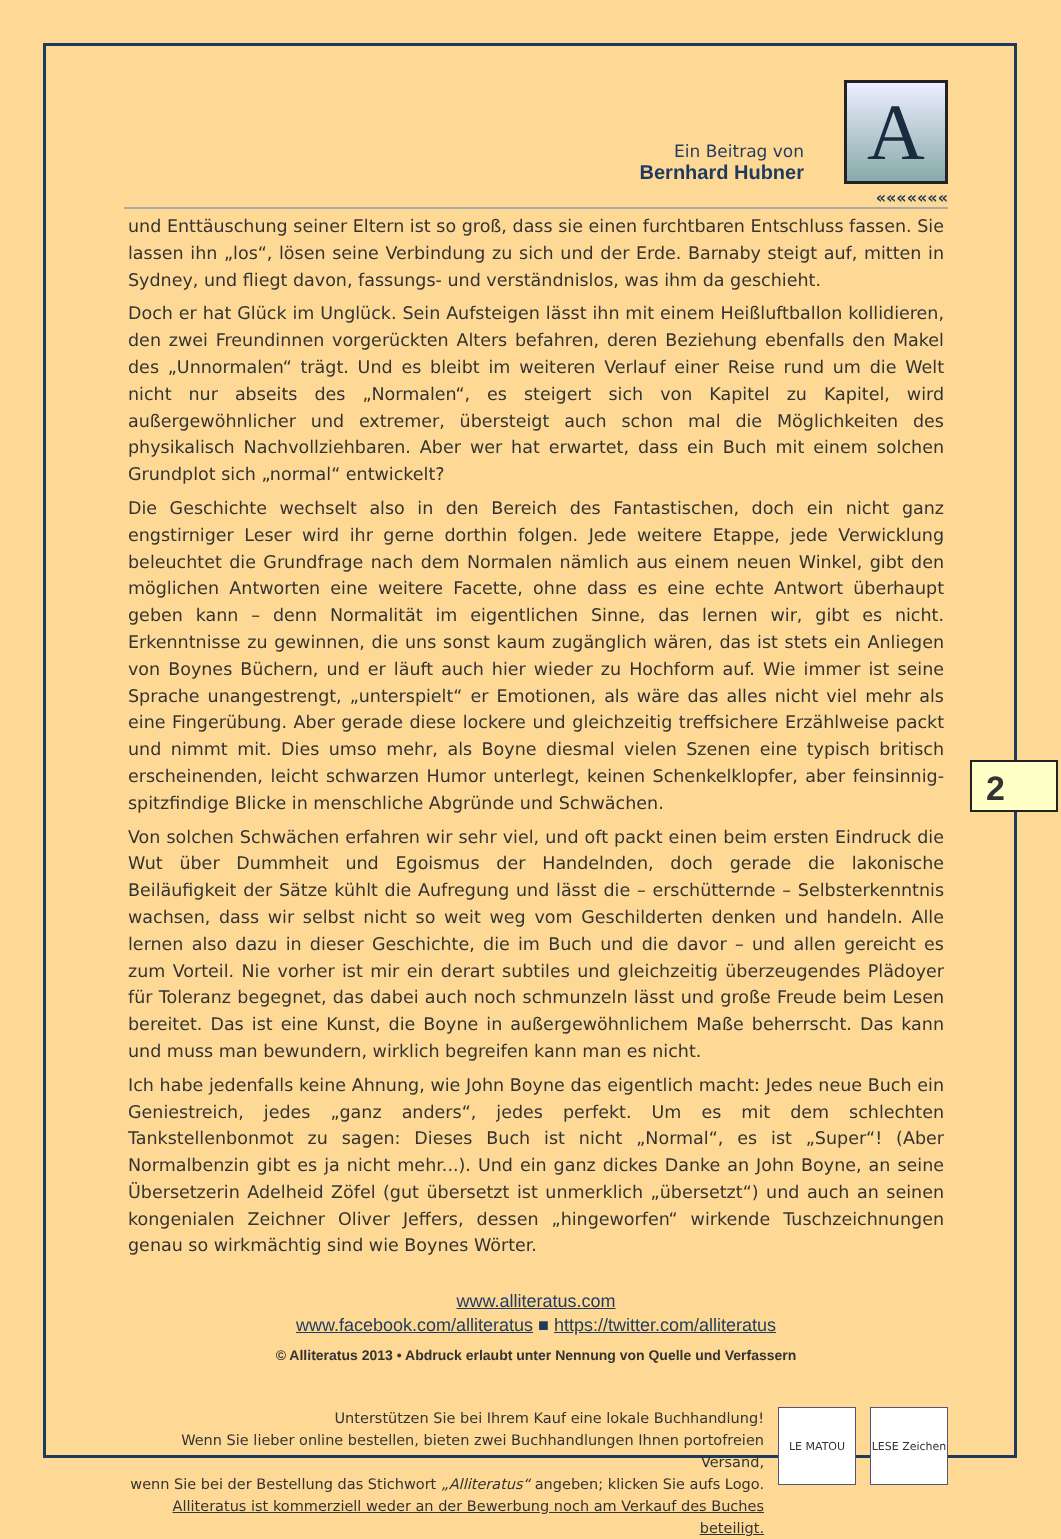Ein Beitrag von
Bernhard Hubner
A
«««««««
und Enttäuschung seiner Eltern ist so groß, dass sie einen furchtbaren Entschluss fassen. Sie lassen ihn „los“, lösen seine Verbindung zu sich und der Erde. Barnaby steigt auf, mitten in Sydney, und fliegt davon, fassungs- und verständnislos, was ihm da geschieht.
Doch er hat Glück im Unglück. Sein Aufsteigen lässt ihn mit einem Heißluftballon kollidieren, den zwei Freundinnen vorgerückten Alters befahren, deren Beziehung ebenfalls den Makel des „Unnormalen“ trägt. Und es bleibt im weiteren Verlauf einer Reise rund um die Welt nicht nur abseits des „Normalen“, es steigert sich von Kapitel zu Kapitel, wird außergewöhnlicher und extremer, übersteigt auch schon mal die Möglichkeiten des physikalisch Nachvollziehbaren. Aber wer hat erwartet, dass ein Buch mit einem solchen Grundplot sich „normal“ entwickelt?
Die Geschichte wechselt also in den Bereich des Fantastischen, doch ein nicht ganz engstirniger Leser wird ihr gerne dorthin folgen. Jede weitere Etappe, jede Verwicklung beleuchtet die Grundfrage nach dem Normalen nämlich aus einem neuen Winkel, gibt den möglichen Antworten eine weitere Facette, ohne dass es eine echte Antwort überhaupt geben kann – denn Normalität im eigentlichen Sinne, das lernen wir, gibt es nicht. Erkenntnisse zu gewinnen, die uns sonst kaum zugänglich wären, das ist stets ein Anliegen von Boynes Büchern, und er läuft auch hier wieder zu Hochform auf. Wie immer ist seine Sprache unangestrengt, „unterspielt“ er Emotionen, als wäre das alles nicht viel mehr als eine Fingerübung. Aber gerade diese lockere und gleichzeitig treffsichere Erzählweise packt und nimmt mit. Dies umso mehr, als Boyne diesmal vielen Szenen eine typisch britisch erscheinenden, leicht schwarzen Humor unterlegt, keinen Schenkelklopfer, aber feinsinnig-spitzfindige Blicke in menschliche Abgründe und Schwächen.
Von solchen Schwächen erfahren wir sehr viel, und oft packt einen beim ersten Eindruck die Wut über Dummheit und Egoismus der Handelnden, doch gerade die lakonische Beiläufigkeit der Sätze kühlt die Aufregung und lässt die – erschütternde – Selbsterkenntnis wachsen, dass wir selbst nicht so weit weg vom Geschilderten denken und handeln. Alle lernen also dazu in dieser Geschichte, die im Buch und die davor – und allen gereicht es zum Vorteil. Nie vorher ist mir ein derart subtiles und gleichzeitig überzeugendes Plädoyer für Toleranz begegnet, das dabei auch noch schmunzeln lässt und große Freude beim Lesen bereitet. Das ist eine Kunst, die Boyne in außergewöhnlichem Maße beherrscht. Das kann und muss man bewundern, wirklich begreifen kann man es nicht.
Ich habe jedenfalls keine Ahnung, wie John Boyne das eigentlich macht: Jedes neue Buch ein Geniestreich, jedes „ganz anders“, jedes perfekt. Um es mit dem schlechten Tankstellenbonmot zu sagen: Dieses Buch ist nicht „Normal“, es ist „Super“! (Aber Normalbenzin gibt es ja nicht mehr...). Und ein ganz dickes Danke an John Boyne, an seine Übersetzerin Adelheid Zöfel (gut übersetzt ist unmerklich „übersetzt“) und auch an seinen kongenialen Zeichner Oliver Jeffers, dessen „hingeworfen“ wirkende Tuschzeichnungen genau so wirkmächtig sind wie Boynes Wörter.
www.alliteratus.com
www.facebook.com/alliteratus ■ https://twitter.com/alliteratus
© Alliteratus 2013 • Abdruck erlaubt unter Nennung von Quelle und Verfassern
Unterstützen Sie bei Ihrem Kauf eine lokale Buchhandlung!
Wenn Sie lieber online bestellen, bieten zwei Buchhandlungen Ihnen portofreien Versand,
wenn Sie bei der Bestellung das Stichwort „Alliteratus“ angeben; klicken Sie aufs Logo.
Alliteratus ist kommerziell weder an der Bewerbung noch am Verkauf des Buches beteiligt.
LE MATOU LESE Zeichen
2